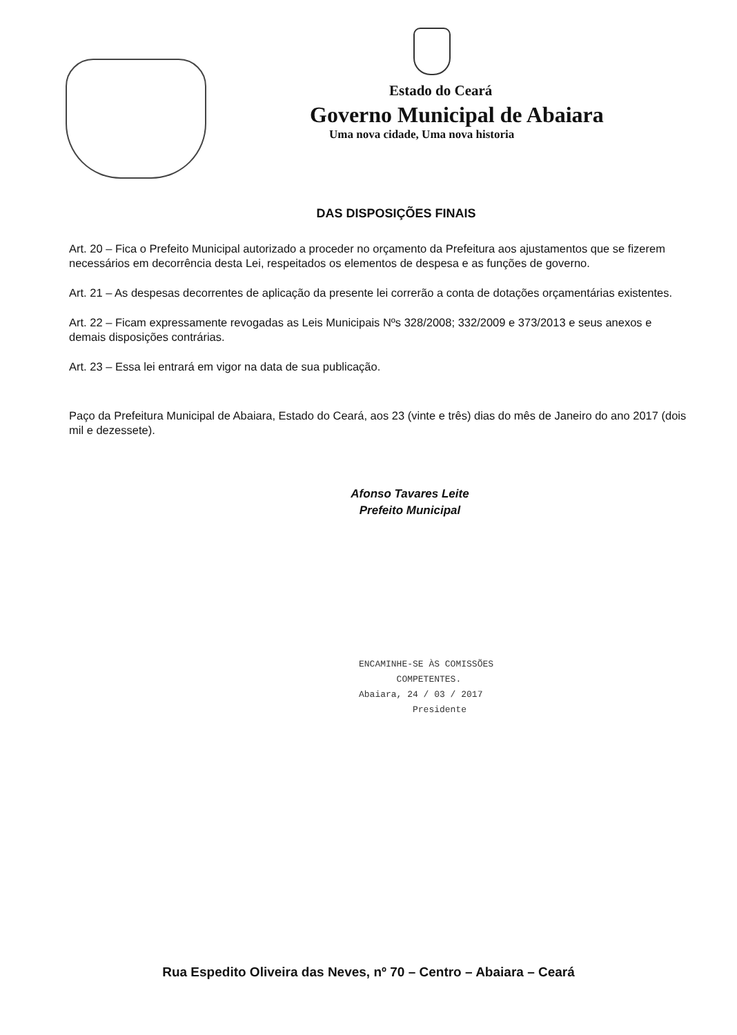Estado do Ceará
Governo Municipal de Abaiara
Uma nova cidade, Uma nova historia
DAS DISPOSIÇÕES FINAIS
Art. 20 – Fica o Prefeito Municipal autorizado a proceder no orçamento da Prefeitura aos ajustamentos que se fizerem necessários em decorrência desta Lei, respeitados os elementos de despesa e as funções de governo.
Art. 21 – As despesas decorrentes de aplicação da presente lei correrão a conta de dotações orçamentárias existentes.
Art. 22 – Ficam expressamente revogadas as Leis Municipais Nºs 328/2008; 332/2009 e 373/2013 e seus anexos e demais disposições contrárias.
Art. 23 – Essa lei entrará em vigor na data de sua publicação.
Paço da Prefeitura Municipal de Abaiara, Estado do Ceará, aos 23 (vinte e três) dias do mês de Janeiro do ano 2017 (dois mil e dezessete).
Afonso Tavares Leite
Prefeito Municipal
ENCAMINHE-SE ÀS COMISSÕES
COMPETENTES.
Abaiara, 24 / 03 / 2017
Presidente
Rua Espedito Oliveira das Neves, nº 70 – Centro – Abaiara – Ceará